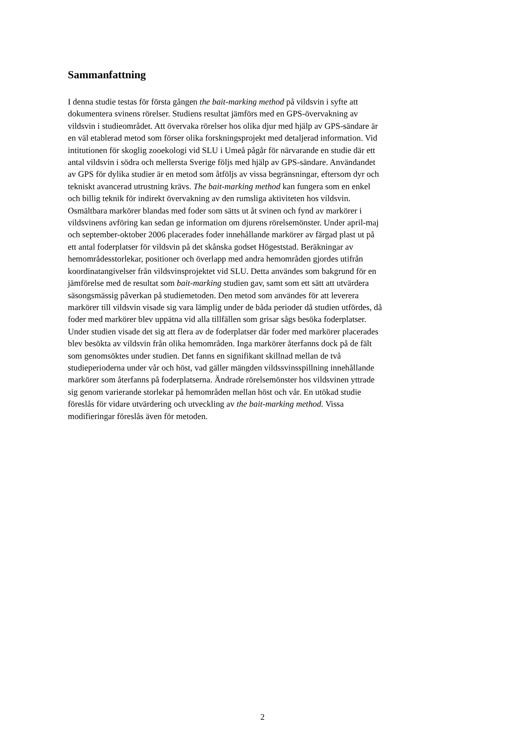Sammanfattning
I denna studie testas för första gången the bait-marking method på vildsvin i syfte att
dokumentera svinens rörelser. Studiens resultat jämförs med en GPS-övervakning av
vildsvin i studieområdet. Att övervaka rörelser hos olika djur med hjälp av GPS-sändare är
en väl etablerad metod som förser olika forskningsprojekt med detaljerad information. Vid
intitutionen för skoglig zooekologi vid SLU i Umeå pågår för närvarande en studie där ett
antal vildsvin i södra och mellersta Sverige följs med hjälp av GPS-sändare. Användandet
av GPS för dylika studier är en metod som åtföljs av vissa begränsningar, eftersom dyr och
tekniskt avancerad utrustning krävs. The bait-marking method kan fungera som en enkel
och billig teknik för indirekt övervakning av den rumsliga aktiviteten hos vildsvin.
Osmältbara markörer blandas med foder som sätts ut åt svinen och fynd av markörer i
vildsvinens avföring kan sedan ge information om djurens rörelsemönster. Under april-maj
och september-oktober 2006 placerades foder innehållande markörer av färgad plast ut på
ett antal foderplatser för vildsvin på det skånska godset Högeststad. Beräkningar av
hemområdesstorlekar, positioner och överlapp med andra hemområden gjordes utifrån
koordinatangivelser från vildsvinsprojektet vid SLU. Detta användes som bakgrund för en
jämförelse med de resultat som bait-marking studien gav, samt som ett sätt att utvärdera
säsongsmässig påverkan på studiemetoden. Den metod som användes för att leverera
markörer till vildsvin visade sig vara lämplig under de båda perioder då studien utfördes, då
foder med markörer blev uppätna vid alla tillfällen som grisar sågs besöka foderplatser.
Under studien visade det sig att flera av de foderplatser där foder med markörer placerades
blev besökta av vildsvin från olika hemområden. Inga markörer återfanns dock på de fält
som genomsöktes under studien. Det fanns en signifikant skillnad mellan de två
studieperioderna under vår och höst, vad gäller mängden vildssvinsspillning innehållande
markörer som återfanns på foderplatserna. Ändrade rörelsemönster hos vildsvinen yttrade
sig genom varierande storlekar på hemområden mellan höst och vår. En utökad studie
föreslås för vidare utvärdering och utveckling av the bait-marking method. Vissa
modifieringar föreslås även för metoden.
2